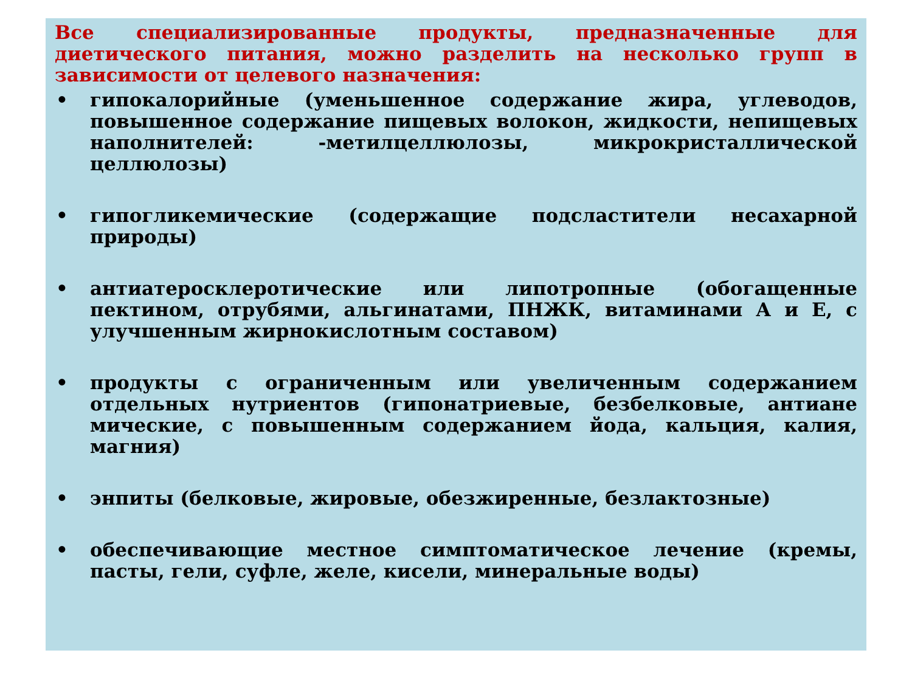Все специализированные продукты, предназначенные для диетического питания, можно разделить на несколько групп в зависимости от целевого назначения:
• гипокалорийные (уменьшенное содержание жира, углеводов, повышенное содержание пищевых волокон, жидкости, непищевых наполнителей: -метилцеллюлозы, микрокристаллической целлюлозы)
• гипогликемические (содержащие подсластители несахарной природы)
• антиатеросклеротические или липотропные (обогащенные пектином, отрубями, альгинатами, ПНЖК, витаминами А и Е, с улучшенным жирнокислотным составом)
• продукты с ограниченным или увеличенным содержанием отдельных нутриентов (гипонатриевые, безбелковые, антиане мические, с повышенным содержанием йода, кальция, калия, магния)
• энпиты (белковые, жировые, обезжиренные, безлактозные)
• обеспечивающие местное симптоматическое лечение (кремы, пасты, гели, суфле, желе, кисели, минеральные воды)